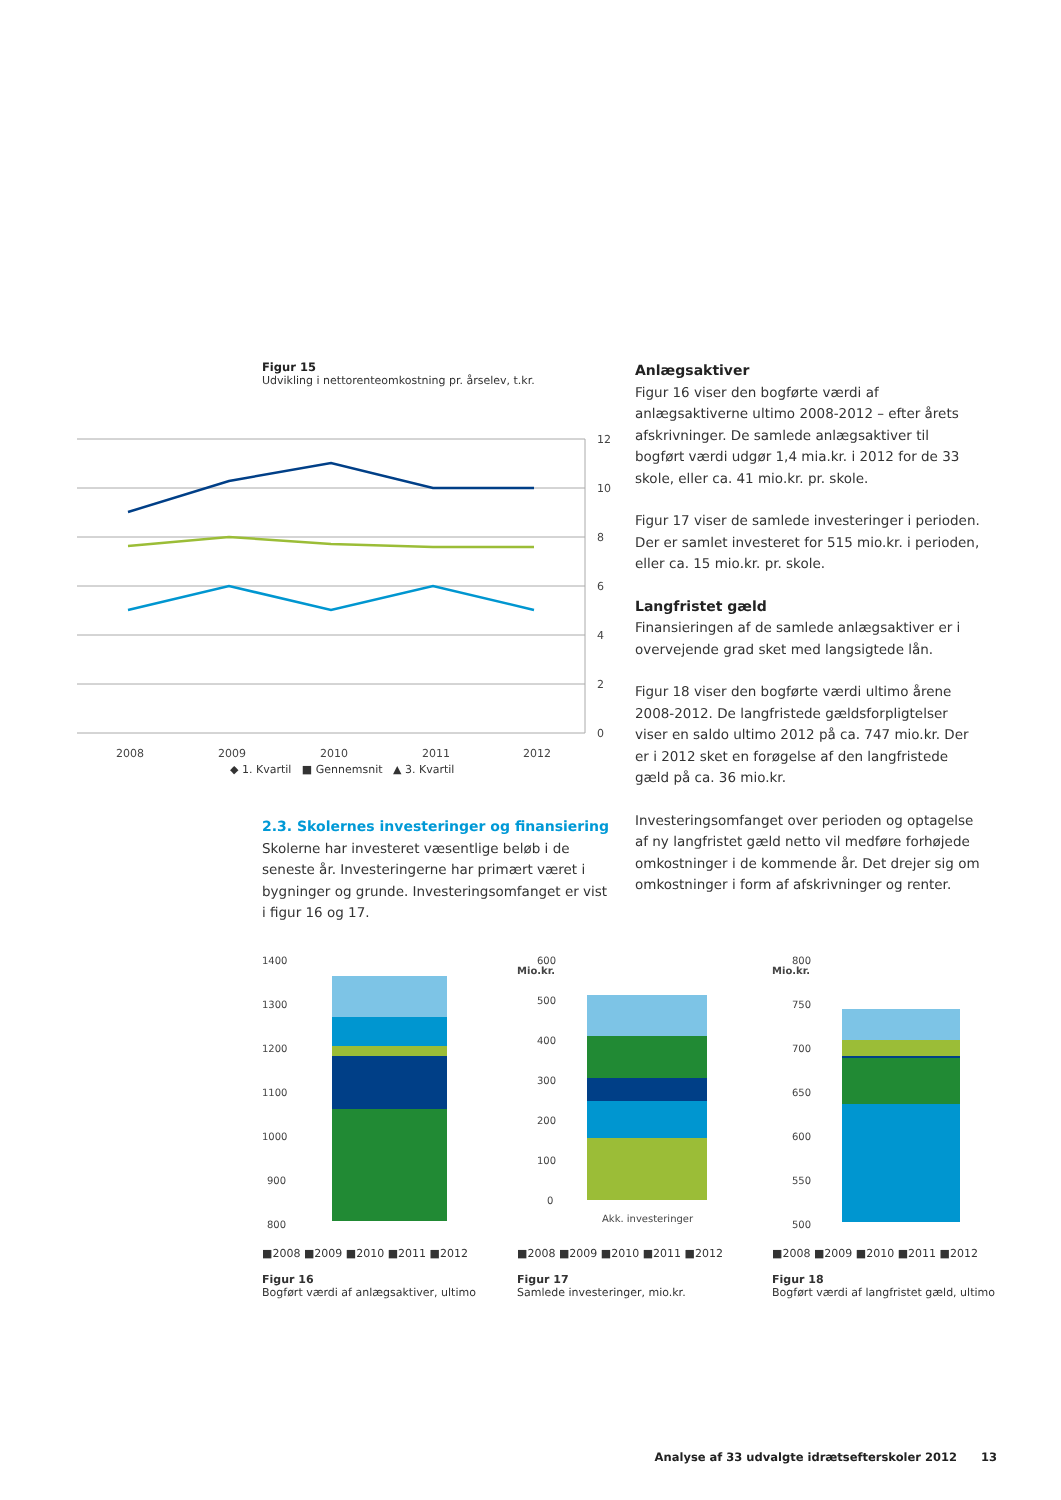Figur 15
Udvikling i nettorenteomkostning pr. årselev, t.kr.
12
10
8
6
4
2
0
2008
2009
2010
2011
2012
◆ 1. Kvartil ■ Gennemsnit ▲ 3. Kvartil
2.3. Skolernes investeringer og finansiering
Skolerne har investeret væsentlige beløb i de seneste år. Investeringerne har primært været i bygninger og grunde. Investeringsomfanget er vist i figur 16 og 17.
Anlægsaktiver
Figur 16 viser den bogførte værdi af anlægsaktiverne ultimo 2008-2012 – efter årets afskrivninger. De samlede anlægsaktiver til bogført værdi udgør 1,4 mia.kr. i 2012 for de 33 skole, eller ca. 41 mio.kr. pr. skole.
Figur 17 viser de samlede investeringer i perioden. Der er samlet investeret for 515 mio.kr. i perioden, eller ca. 15 mio.kr. pr. skole.
Langfristet gæld
Finansieringen af de samlede anlægsaktiver er i overvejende grad sket med langsigtede lån.
Figur 18 viser den bogførte værdi ultimo årene 2008-2012. De langfristede gældsforpligtelser viser en saldo ultimo 2012 på ca. 747 mio.kr. Der er i 2012 sket en forøgelse af den langfristede gæld på ca. 36 mio.kr.
Investeringsomfanget over perioden og optagelse af ny langfristet gæld netto vil medføre forhøjede omkostninger i de kommende år. Det drejer sig om omkostninger i form af afskrivninger og renter.
1400
1300
1200
1100
1000
900
800
■2008 ■2009 ■2010 ■2011 ■2012
Figur 16
Bogført værdi af anlægsaktiver, ultimo
Mio.kr.
.
600
500
400
300
200
100
0
Akk. investeringer
■2008 ■2009 ■2010 ■2011 ■2012
Figur 17
Samlede investeringer, mio.kr.
Mio.kr.
800
750
700
650
600
550
500
■2008 ■2009 ■2010 ■2011 ■2012
Figur 18
Bogført værdi af langfristet gæld, ultimo
Analyse af 33 udvalgte idrætsefterskoler 2012 13